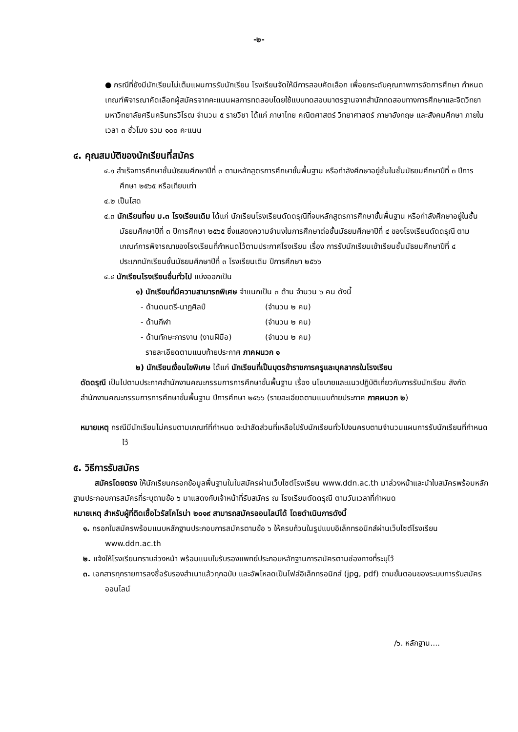-๒-
● กรณีที่ยังมีนักเรียนไม่เต็มแผนการรับนักเรียน โรงเรียนจัดให้มีการสอบคัดเลือก เพื่อยกระดับคุณภาพการจัดการศึกษา กำหนดเกณฑ์พิจารณาคัดเลือกผู้สมัครจากคะแนนผลการทดสอบโดยใช้แบบทดสอบมาตรฐานจากสำนักทดสอบทางการศึกษาและจิตวิทยา มหาวิทยาลัยศรีนครินทรวิโรฒ จำนวน ๕ รายวิชา ได้แก่ ภาษาไทย คณิตศาสตร์ วิทยาศาสตร์ ภาษาอังกฤษ และสังคมศึกษา ภายในเวลา ๓ ชั่วโมง รวม ๑๐๐ คะแนน
๔. คุณสมบัติของนักเรียนที่สมัคร
๔.๑ สำเร็จการศึกษาชั้นมัธยมศึกษาปีที่ ๓ ตามหลักสูตรการศึกษาขั้นพื้นฐาน หรือกำลังศึกษาอยู่ชั้นในชั้นมัธยมศึกษาปีที่ ๓ ปีการศึกษา ๒๕๖๕ หรือเทียบเท่า
๔.๒ เป็นโสด
๔.๓ นักเรียนที่จบ ม.๓ โรงเรียนเดิม ได้แก่ นักเรียนโรงเรียนดัดดรุณีที่จบหลักสูตรการศึกษาขั้นพื้นฐาน หรือกำลังศึกษาอยู่ในชั้นมัธยมศึกษาปีที่ ๓ ปีการศึกษา ๒๕๖๕ ซึ่งแสดงความจำนงในการศึกษาต่อชั้นมัธยมศึกษาปีที่ ๔ ของโรงเรียนดัดดรุณี ตามเกณฑ์การพิจารณาของโรงเรียนที่กำหนดไว้ตามประกาศโรงเรียน เรื่อง การรับนักเรียนเข้าเรียนชั้นมัธยมศึกษาปีที่ ๔ ประเภทนักเรียนชั้นมัธยมศึกษาปีที่ ๓ โรงเรียนเดิม ปีการศึกษา ๒๕๖๖
๔.๔ นักเรียนโรงเรียนอื่นทั่วไป แบ่งออกเป็น
๑) นักเรียนที่มีความสามารถพิเศษ จำแนกเป็น ๓ ด้าน จำนวน ๖ คน ดังนี้
- ด้านดนตรี-นาฏศิลป์ (จำนวน ๒ คน)
- ด้านกีฬา (จำนวน ๒ คน)
- ด้านทักษะการงาน (งานฝีมือ) (จำนวน ๒ คน)
รายละเอียดตามแนบท้ายประกาศ ภาคผนวก ๑
๒) นักเรียนเงื่อนไขพิเศษ ได้แก่ นักเรียนที่เป็นบุตรข้าราชการครูและบุคลากรในโรงเรียน
ดัดดรุณี เป็นไปตามประกาศสำนักงานคณะกรรมการการศึกษาขั้นพื้นฐาน เรื่อง นโยบายและแนวปฏิบัติเกี่ยวกับการรับนักเรียน สังกัดสำนักงานคณะกรรมการการศึกษาขั้นพื้นฐาน ปีการศึกษา ๒๕๖๖ (รายละเอียดตามแนบท้ายประกาศ ภาคผนวก ๒)
หมายเหตุ กรณีมีนักเรียนไม่ครบตามเกณฑ์ที่กำหนด จะนำสัดส่วนที่เหลือไปรับนักเรียนทั่วไปจนครบตามจำนวนแผนการรับนักเรียนที่กำหนดไว้
๕. วิธีการรับสมัคร
สมัครโดยตรง ให้นักเรียนกรอกข้อมูลพื้นฐานในใบสมัครผ่านเว็บไซต์โรงเรียน www.ddn.ac.th มาล่วงหน้าและนำใบสมัครพร้อมหลักฐานประกอบการสมัครที่ระบุตามข้อ ๖ มาแสดงกับเจ้าหน้าที่รับสมัคร ณ โรงเรียนดัดดรุณี ตามวันเวลาที่กำหนด
หมายเหตุ สำหรับผู้ที่ติดเชื้อไวรัสโคโรน่า ๒๐๑๙ สามารถสมัครออนไลน์ได้ โดยดำเนินการดังนี้
๑. กรอกใบสมัครพร้อมแนบหลักฐานประกอบการสมัครตามข้อ ๖ ให้ครบถ้วนในรูปแบบอิเล็กทรอนิกส์ผ่านเว็บไซต์โรงเรียน www.ddn.ac.th
๒. แจ้งให้โรงเรียนทราบล่วงหน้า พร้อมแนบใบรับรองแพทย์ประกอบหลักฐานการสมัครตามช่องทางที่ระบุไว้
๓. เอกสารทุกรายการลงชื่อรับรองสำเนาแล้วทุกฉบับ และอัพโหลดเป็นไฟล์อิเล็กทรอนิกส์ (jpg, pdf) ตามขั้นตอนของระบบการรับสมัครออนไลน์
/๖. หลักฐาน....